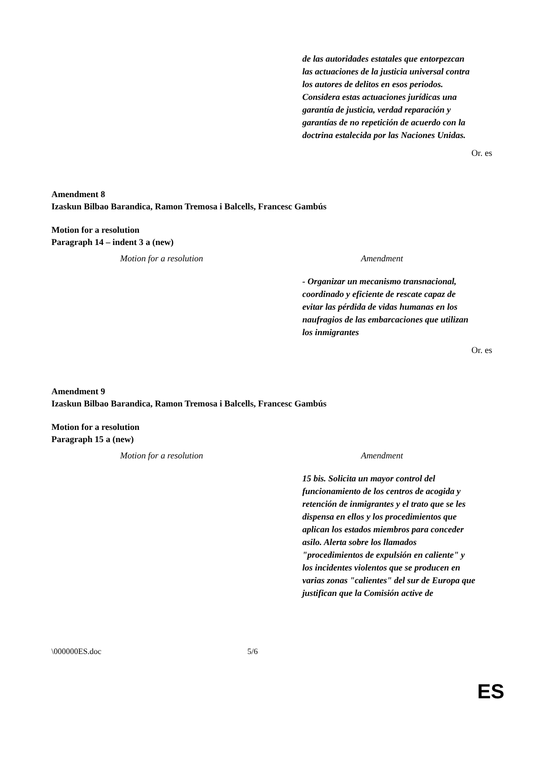| | de las autoridades estatales que entorpezcan las actuaciones de la justicia universal contra los autores de delitos en esos periodos. Considera estas actuaciones jurídicas una garantía de justicia, verdad reparación y garantías de no repetición de acuerdo con la doctrina estalecida por las Naciones Unidas. |
Or. es
Amendment 8
Izaskun Bilbao Barandica, Ramon Tremosa i Balcells, Francesc Gambús
Motion for a resolution
Paragraph 14 – indent 3 a (new)
| Motion for a resolution | Amendment |
| --- | --- |
| | - Organizar un mecanismo transnacional, coordinado y eficiente de rescate capaz de evitar las pérdida de vidas humanas en los naufragios de las embarcaciones que utilizan los inmigrantes |
Or. es
Amendment 9
Izaskun Bilbao Barandica, Ramon Tremosa i Balcells, Francesc Gambús
Motion for a resolution
Paragraph 15 a (new)
| Motion for a resolution | Amendment |
| --- | --- |
| | 15 bis. Solicita un mayor control del funcionamiento de los centros de acogida y retención de inmigrantes y el trato que se les dispensa en ellos y los procedimientos que aplican los estados miembros para conceder asilo. Alerta sobre los llamados "procedimientos de expulsión en caliente" y los incidentes violentos que se producen en varias zonas "calientes" del sur de Europa que justifican que la Comisión active de |
\000000ES.doc 5/6
ES